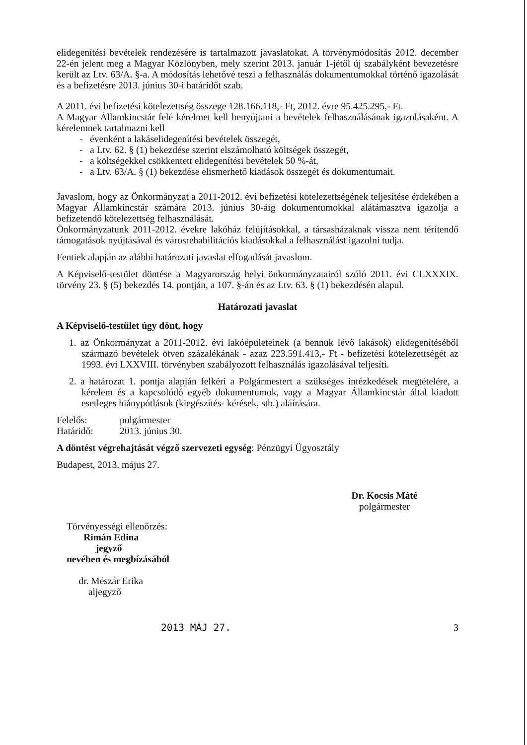elidegenítési bevételek rendezésére is tartalmazott javaslatokat. A törvénymódosítás 2012. december 22-én jelent meg a Magyar Közlönyben, mely szerint 2013. január 1-jétől új szabályként bevezetésre került az Ltv. 63/A. §-a. A módosítás lehetővé teszi a felhasználás dokumentumokkal történő igazolását és a befizetésre 2013. június 30-i határidőt szab.
A 2011. évi befizetési kötelezettség összege 128.166.118,- Ft, 2012. évre 95.425.295,- Ft.
A Magyar Államkincstár felé kérelmet kell benyújtani a bevételek felhasználásának igazolásaként. A kérelemnek tartalmazni kell
- évenként a lakáselidegenítési bevételek összegét,
- a Ltv. 62. § (1) bekezdése szerint elszámolható költségek összegét,
- a költségekkel csökkentett elidegenítési bevételek 50 %-át,
- a Ltv. 63/A. § (1) bekezdése elismerhető kiadások összegét és dokumentumait.
Javaslom, hogy az Önkormányzat a 2011-2012. évi befizetési kötelezettségének teljesítése érdekében a Magyar Államkincstár számára 2013. június 30-áig dokumentumokkal alátámasztva igazolja a befizetendő kötelezettség felhasználását.
Önkormányzatunk 2011-2012. évekre lakóház felújításokkal, a társasházaknak vissza nem térítendő támogatások nyújtásával és városrehabilitációs kiadásokkal a felhasználást igazolni tudja.
Fentiek alapján az alábbi határozati javaslat elfogadását javaslom.
A Képviselő-testület döntése a Magyarország helyi önkormányzatairól szóló 2011. évi CLXXXIX. törvény 23. § (5) bekezdés 14. pontján, a 107. §-án és az Ltv. 63. § (1) bekezdésén alapul.
Határozati javaslat
A Képviselő-testület úgy dönt, hogy
1. az Önkormányzat a 2011-2012. évi lakóépületeinek (a bennük lévő lakások) elidegenítéséből származó bevételek ötven százalékának - azaz 223.591.413,- Ft - befizetési kötelezettségét az 1993. évi LXXVIII. törvényben szabályozott felhasználás igazolásával teljesíti.
2. a határozat 1. pontja alapján felkéri a Polgármestert a szükséges intézkedések megtételére, a kérelem és a kapcsolódó egyéb dokumentumok, vagy a Magyar Államkincstár által kiadott esetleges hiánypótlások (kiegészítés- kérések, stb.) aláírására.
Felelős: polgármester
Határidő: 2013. június 30.
A döntést végrehajtását végző szervezeti egység: Pénzügyi Ügyosztály
Budapest, 2013. május 27.
Dr. Kocsis Máté
polgármester
Törvényességi ellenőrzés:
Rimán Edina
jegyző
nevében és megbízásából
dr. Mészár Erika
aljegyző
2013 MÁJ 27. 3